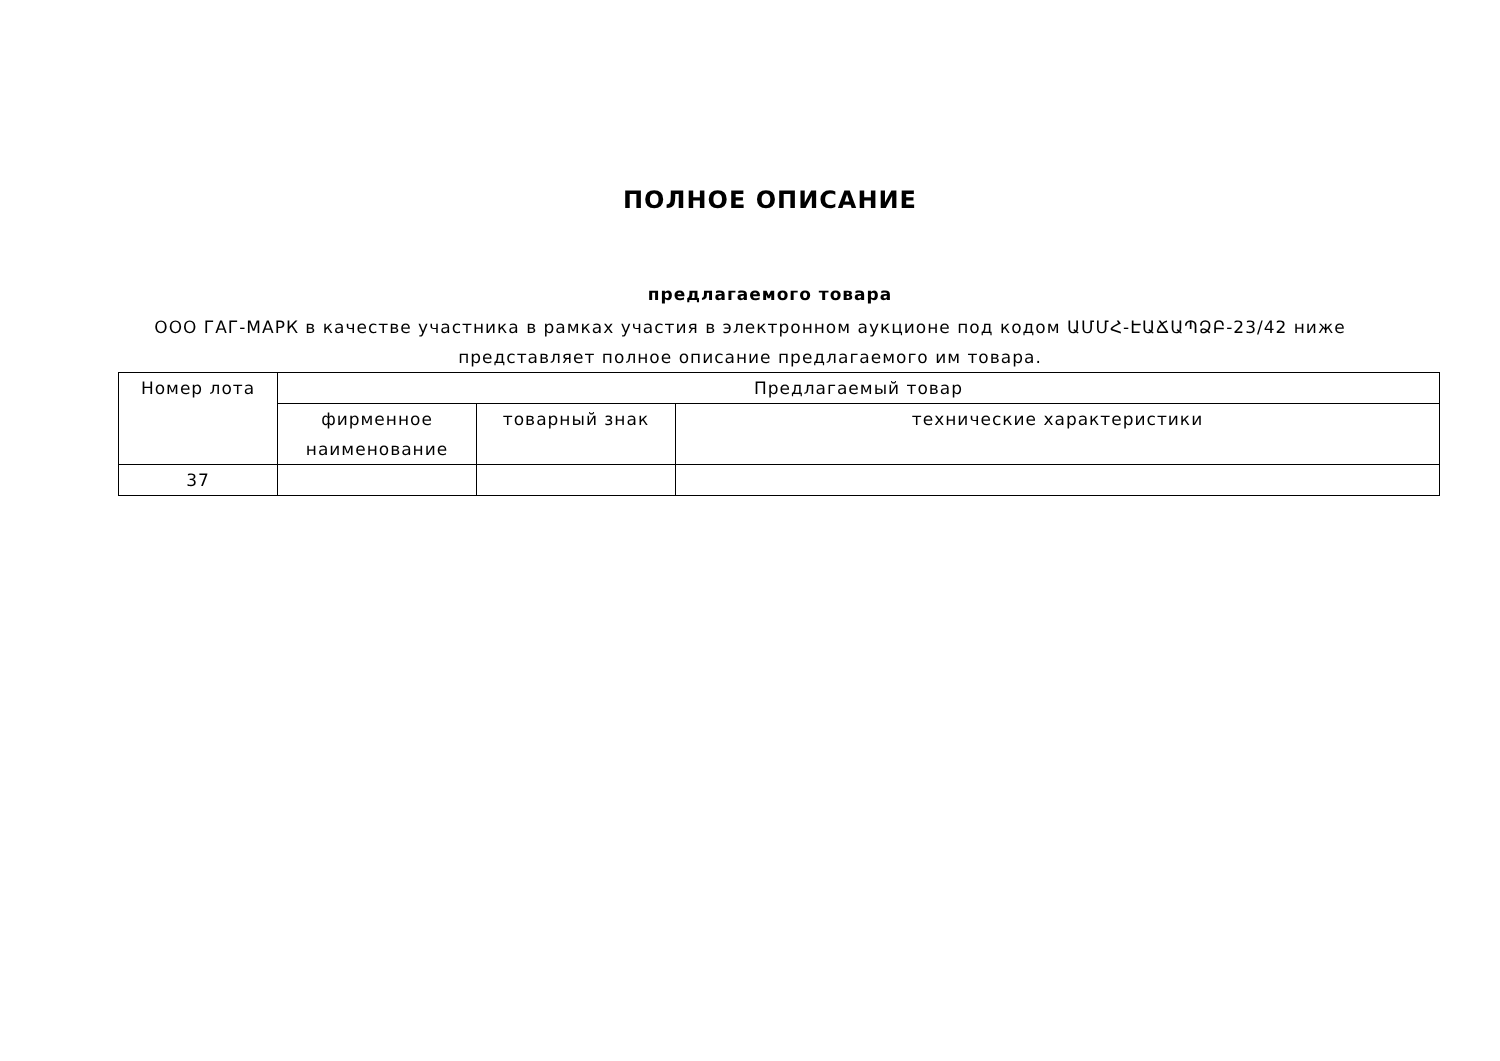ПОЛНОЕ ОПИСАНИЕ
предлагаемого товара
ООО ГАГ-МАРК в качестве участника в рамках участия в электронном аукционе под кодом ԱՄՄՀ-ԷԱՃԱՊՁԲ-23/42 ниже представляет полное описание предлагаемого им товара.
| Номер лота | Предлагаемый товар | | |
| --- | --- | --- | --- |
| | фирменное наименование | товарный знак | технические характеристики |
| 37 | | | |